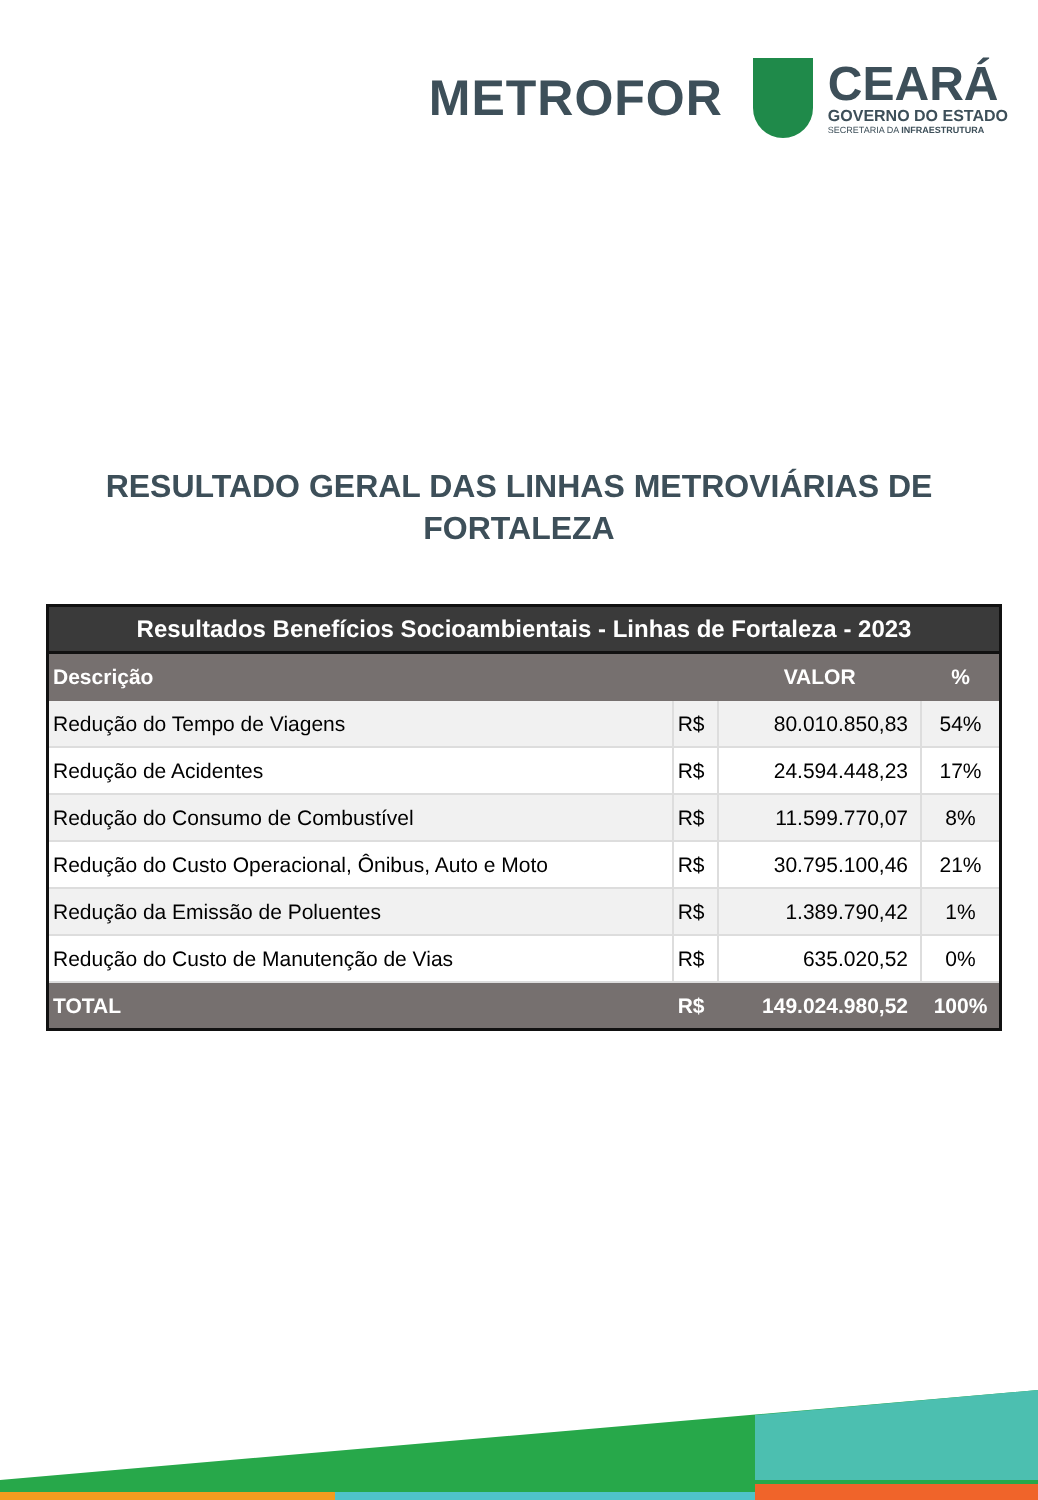METROFOR
CEARÁ
GOVERNO DO ESTADO
SECRETARIA DA INFRAESTRUTURA
RESULTADO GERAL DAS LINHAS METROVIÁRIAS DE
FORTALEZA
| Resultados Benefícios Socioambientais - Linhas de Fortaleza - 2023 | | | |
| --- | --- | --- | --- |
| Descrição | | VALOR | % |
| Redução do Tempo de Viagens | R$ | 80.010.850,83 | 54% |
| Redução de Acidentes | R$ | 24.594.448,23 | 17% |
| Redução do Consumo de Combustível | R$ | 11.599.770,07 | 8% |
| Redução do Custo Operacional, Ônibus, Auto e Moto | R$ | 30.795.100,46 | 21% |
| Redução da Emissão de Poluentes | R$ | 1.389.790,42 | 1% |
| Redução do Custo de Manutenção de Vias | R$ | 635.020,52 | 0% |
| TOTAL | R$ | 149.024.980,52 | 100% |